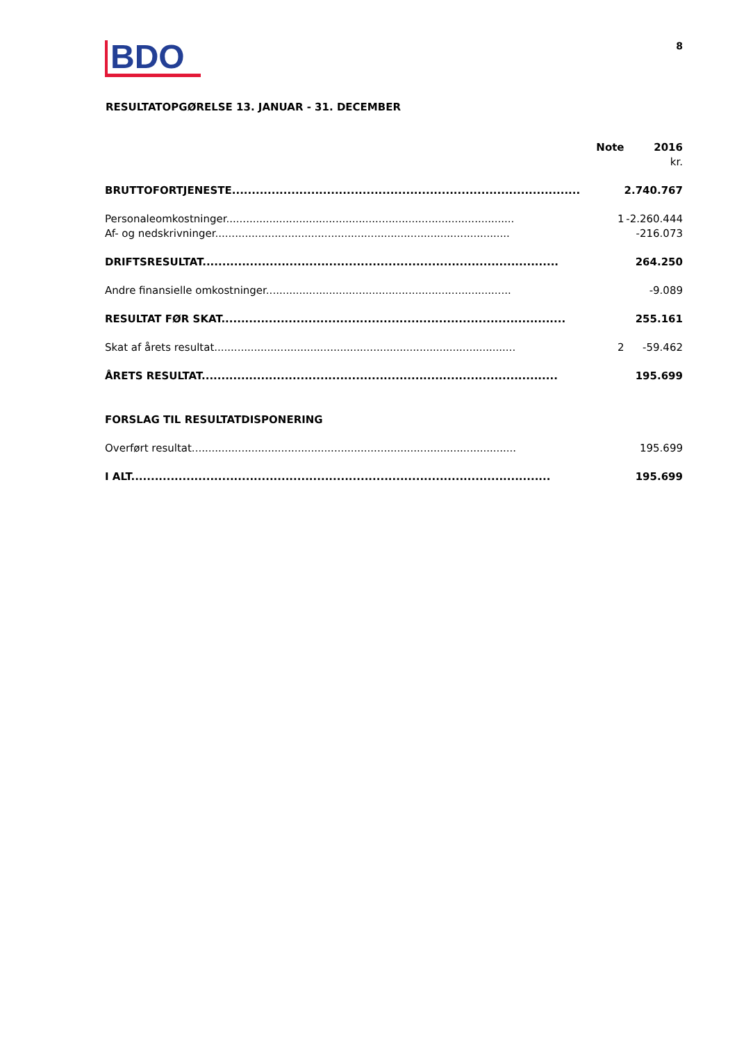BDO
8
RESULTATOPGØRELSE 13. JANUAR - 31. DECEMBER
| | Note | 2016 |
| --- | --- | --- |
| | | kr. |
| BRUTTOFORTJENESTE........................................................................................ | | 2.740.767 |
| Personaleomkostninger....................................................................................... | 1 | -2.260.444 |
| Af- og nedskrivninger......................................................................................... | | -216.073 |
| DRIFTSRESULTAT.......................................................................................... | | 264.250 |
| Andre finansielle omkostninger.......................................................................... | | -9.089 |
| RESULTAT FØR SKAT....................................................................................... | | 255.161 |
| Skat af årets resultat........................................................................................... | 2 | -59.462 |
| ÅRETS RESULTAT.......................................................................................... | | 195.699 |
| FORSLAG TIL RESULTATDISPONERING | | |
| Overført resultat.................................................................................................. | | 195.699 |
| I ALT.......................................................................................................... | | 195.699 |